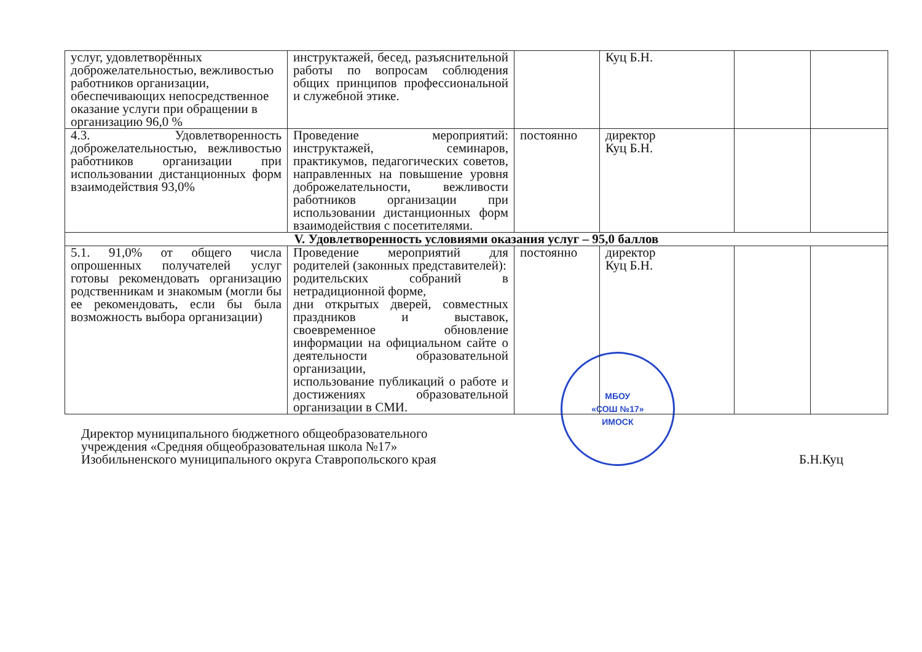| услуг, удовлетворённых доброжелательностью, вежливостью работников организации, обеспечивающих непосредственное оказание услуги при обращении в организацию 96,0 % | инструктажей, бесед, разъяснительной работы по вопросам соблюдения общих принципов профессиональной и служебной этике. | | Куц Б.Н. | | |
| 4.3. Удовлетворенность доброжелательностью, вежливостью работников организации при использовании дистанционных форм взаимодействия 93,0% | Проведение мероприятий: инструктажей, семинаров, практикумов, педагогических советов, направленных на повышение уровня доброжелательности, вежливости работников организации при использовании дистанционных форм взаимодействия с посетителями. | постоянно | директор Куц Б.Н. | | |
| V. Удовлетворенность условиями оказания услуг – 95,0 баллов | | | | | |
| 5.1. 91,0% от общего числа опрошенных получателей услуг готовы рекомендовать организацию родственникам и знакомым (могли бы ее рекомендовать, если бы была возможность выбора организации) | Проведение мероприятий для родителей (законных представителей): родительских собраний в нетрадиционной форме, дни открытых дверей, совместных праздников и выставок, своевременное обновление информации на официальном сайте о деятельности образовательной организации, использование публикаций о работе и достижениях образовательной организации в СМИ. | постоянно | директор Куц Б.Н. | | |
Директор муниципального бюджетного общеобразовательного
учреждения «Средняя общеобразовательная школа №17»
Изобильненского муниципального округа Ставропольского края
МБОУ
«СОШ №17»
ИМОСК
Б.Н.Куц